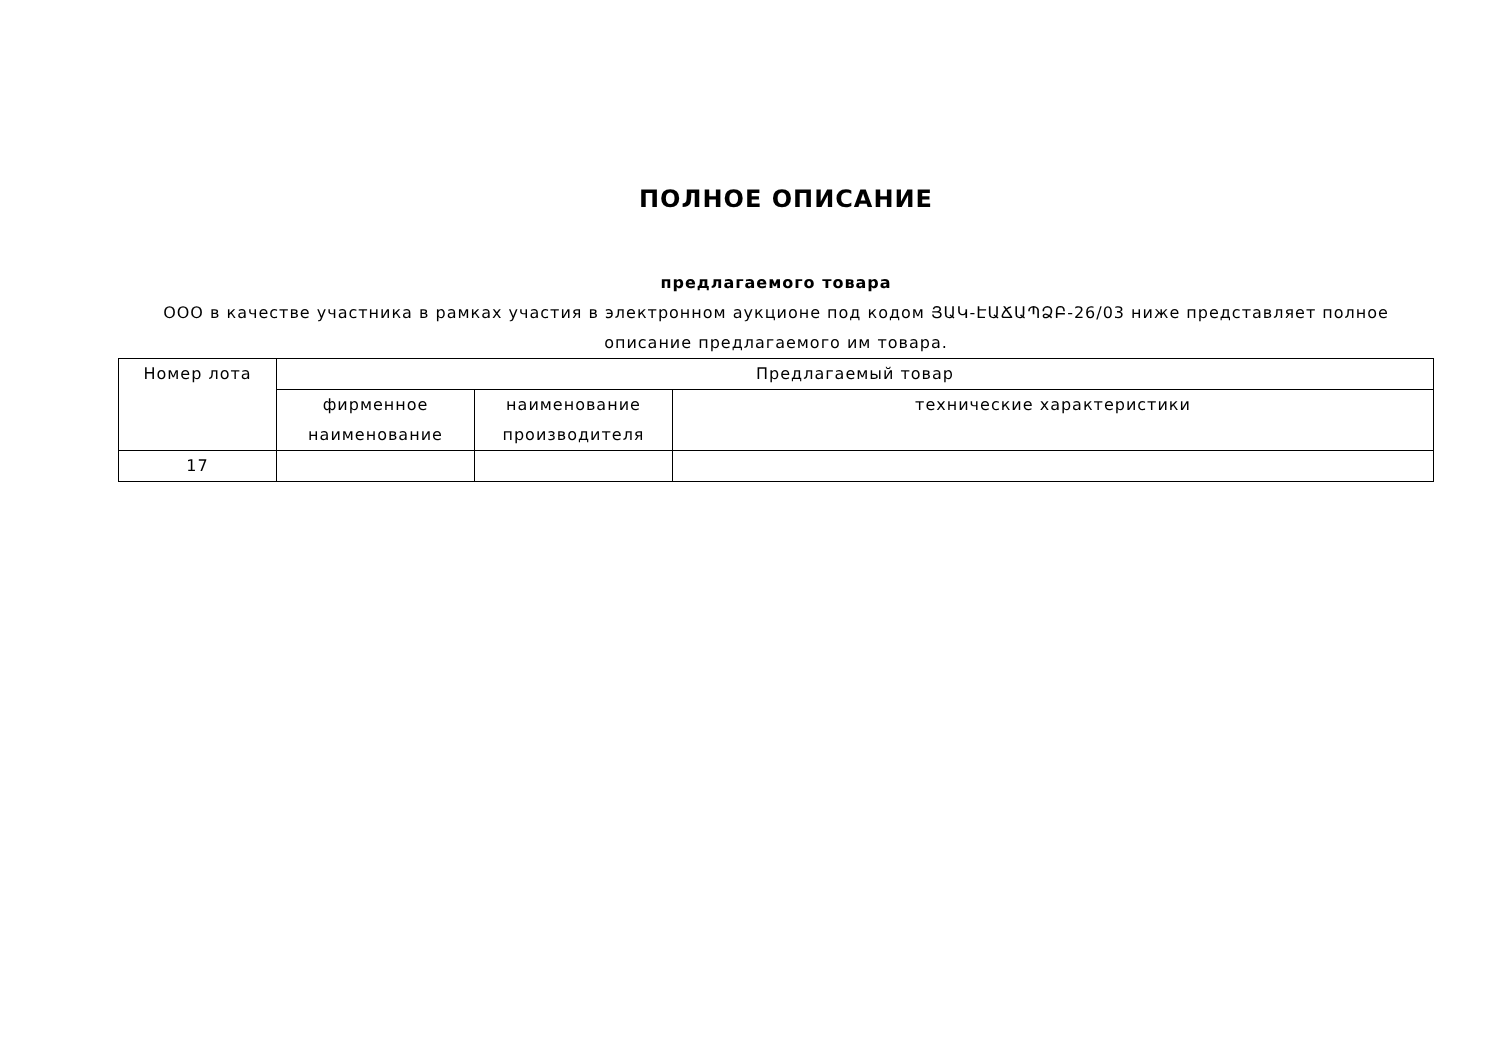ПОЛНОЕ ОПИСАНИЕ
предлагаемого товара
ООО в качестве участника в рамках участия в электронном аукционе под кодом ՅԱԿ-ԷԱՃԱՊՁԲ-26/03 ниже представляет полное описание предлагаемого им товара.
| Номер лота | Предлагаемый товар | | |
| --- | --- | --- | --- |
| | фирменное наименование | наименование производителя | технические характеристики |
| 17 | | | |